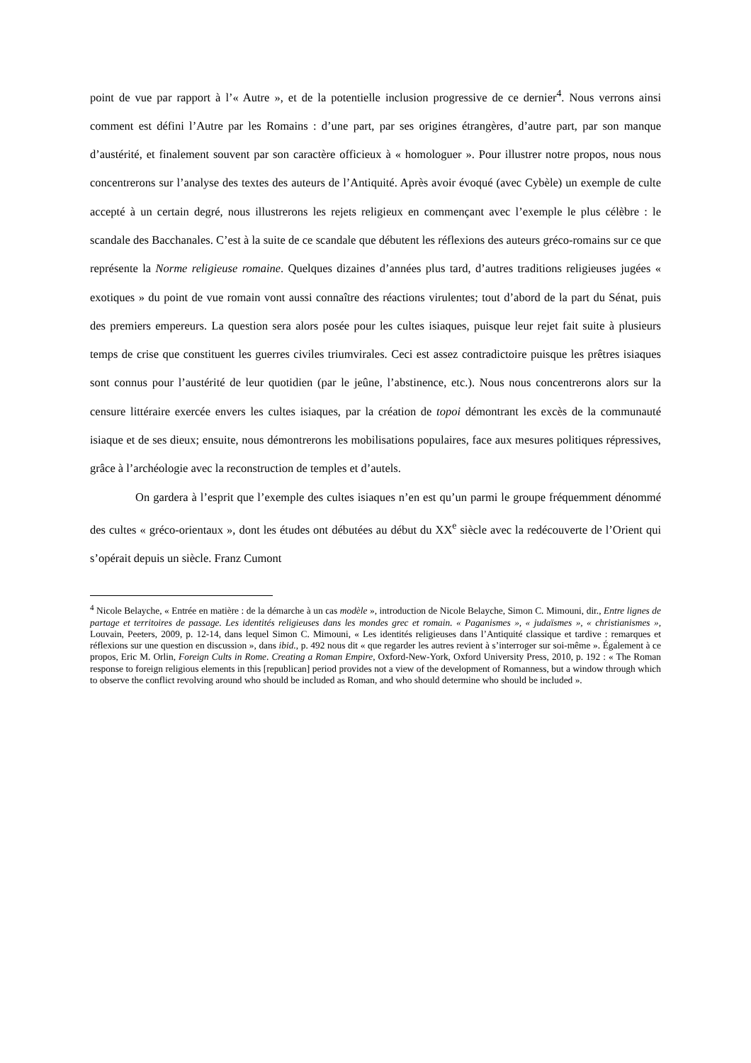point de vue par rapport à l’« Autre », et de la potentielle inclusion progressive de ce dernier<sup>4</sup>. Nous verrons ainsi comment est défini l’Autre par les Romains : d’une part, par ses origines étrangères, d’autre part, par son manque d’austérité, et finalement souvent par son caractère officieux à « homologuer ». Pour illustrer notre propos, nous nous concentrerons sur l’analyse des textes des auteurs de l’Antiquité. Après avoir évoqué (avec Cybèle) un exemple de culte accepté à un certain degré, nous illustrerons les rejets religieux en commençant avec l’exemple le plus célèbre : le scandale des Bacchanales. C’est à la suite de ce scandale que débutent les réflexions des auteurs gréco-romains sur ce que représente la Norme religieuse romaine. Quelques dizaines d’années plus tard, d’autres traditions religieuses jugées « exotiques » du point de vue romain vont aussi connaître des réactions virulentes; tout d’abord de la part du Sénat, puis des premiers empereurs. La question sera alors posée pour les cultes isiaques, puisque leur rejet fait suite à plusieurs temps de crise que constituent les guerres civiles triumvirales. Ceci est assez contradictoire puisque les prêtres isiaques sont connus pour l’austérité de leur quotidien (par le jeûne, l’abstinence, etc.). Nous nous concentrerons alors sur la censure littéraire exercée envers les cultes isiaques, par la création de topoi démontrant les excès de la communauté isiaque et de ses dieux; ensuite, nous démontrerons les mobilisations populaires, face aux mesures politiques répressives, grâce à l’archéologie avec la reconstruction de temples et d’autels.
On gardera à l’esprit que l’exemple des cultes isiaques n’en est qu’un parmi le groupe fréquemment dénommé des cultes « gréco-orientaux », dont les études ont débutées au début du XX<sup>e</sup> siècle avec la redécouverte de l’Orient qui s’opérait depuis un siècle. Franz Cumont
<sup>4</sup> Nicole Belayche, « Entrée en matière : de la démarche à un cas modèle », introduction de Nicole Belayche, Simon C. Mimouni, dir., Entre lignes de partage et territoires de passage. Les identités religieuses dans les mondes grec et romain. « Paganismes », « judaïsmes », « christianismes », Louvain, Peeters, 2009, p. 12-14, dans lequel Simon C. Mimouni, « Les identités religieuses dans l’Antiquité classique et tardive : remarques et réflexions sur une question en discussion », dans ibid., p. 492 nous dit « que regarder les autres revient à s’interroger sur soi-même ». Également à ce propos, Eric M. Orlin, Foreign Cults in Rome. Creating a Roman Empire, Oxford-New-York, Oxford University Press, 2010, p. 192 : « The Roman response to foreign religious elements in this [republican] period provides not a view of the development of Romanness, but a window through which to observe the conflict revolving around who should be included as Roman, and who should determine who should be included ».